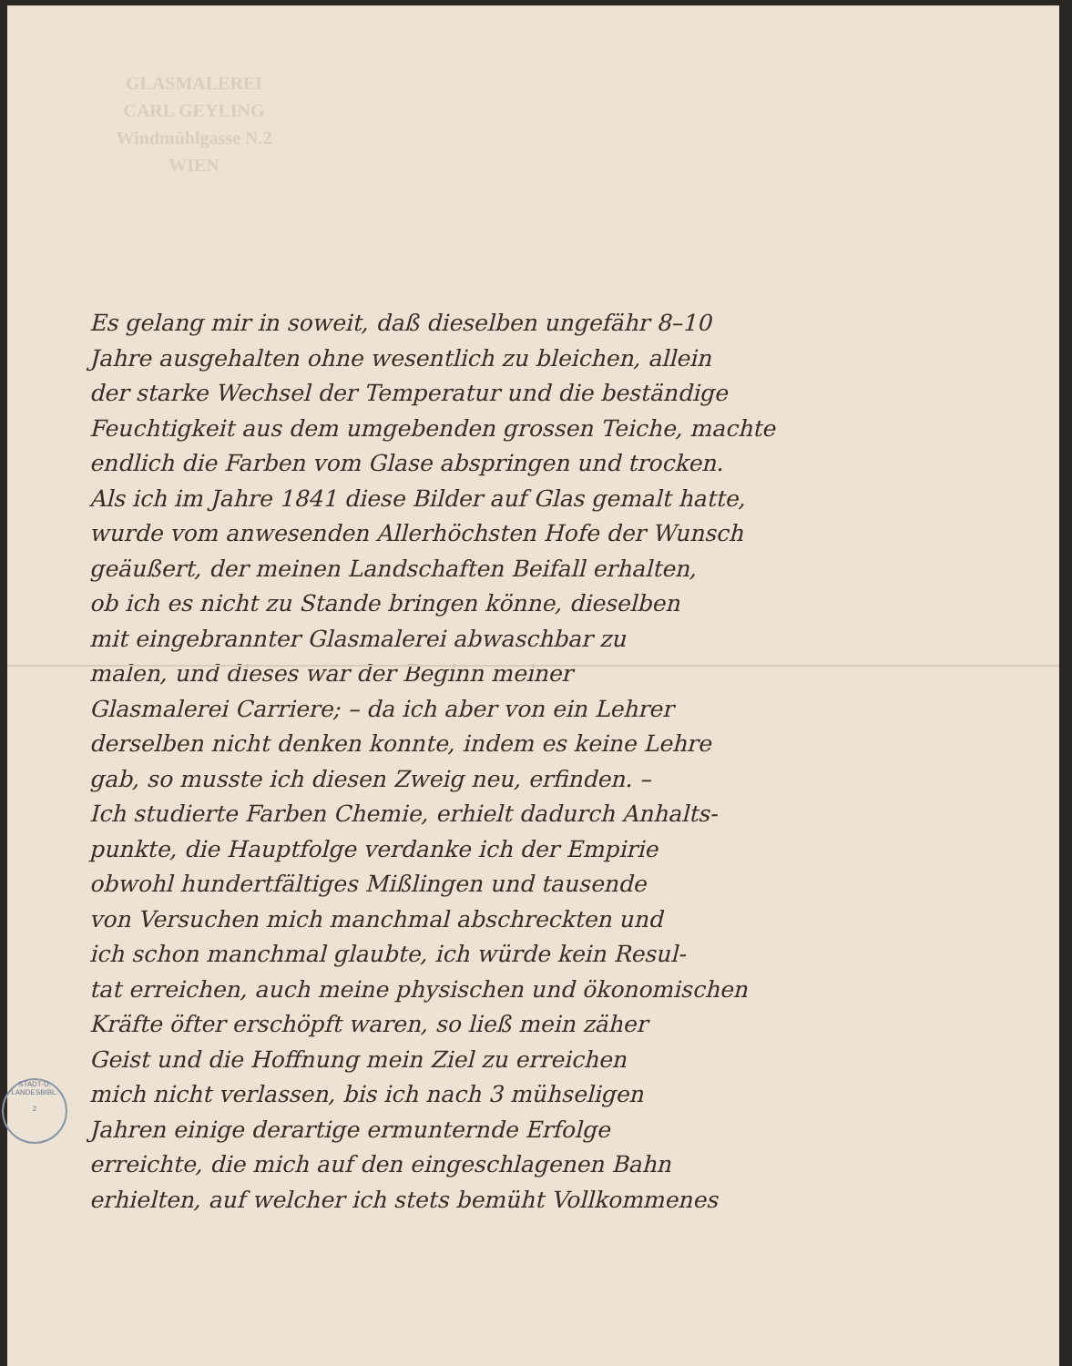GLASMALEREI
CARL GEYLING
Windmühlgasse N.2
WIEN
Es gelang mir in soweit, daß dieselben ungefähr 8–10
Jahre ausgehalten ohne wesentlich zu bleichen, allein
der starke Wechsel der Temperatur und die beständige
Feuchtigkeit aus dem umgebenden grossen Teiche, machte
endlich die Farben vom Glase abspringen und trocken.
Als ich im Jahre 1841 diese Bilder auf Glas gemalt hatte,
wurde vom anwesenden Allerhöchsten Hofe der Wunsch
geäußert, der meinen Landschaften Beifall erhalten,
ob ich es nicht zu Stande bringen könne, dieselben
mit eingebrannter Glasmalerei abwaschbar zu
malen, und dieses war der Beginn meiner
Glasmalerei Carriere; – da ich aber von ein Lehrer
derselben nicht denken konnte, indem es keine Lehre
gab, so musste ich diesen Zweig neu, erfinden. –
Ich studierte Farben Chemie, erhielt dadurch Anhalts-
punkte, die Hauptfolge verdanke ich der Empirie
obwohl hundertfältiges Mißlingen und tausende
von Versuchen mich manchmal abschreckten und
ich schon manchmal glaubte, ich würde kein Resul-
tat erreichen, auch meine physischen und ökonomischen
Kräfte öfter erschöpft waren, so ließ mein zäher
Geist und die Hoffnung mein Ziel zu erreichen
mich nicht verlassen, bis ich nach 3 mühseligen
Jahren einige derartige ermunternde Erfolge
erreichte, die mich auf den eingeschlagenen Bahn
erhielten, auf welcher ich stets bemüht Vollkommenes
STADT-U. LANDESBIBL.
2